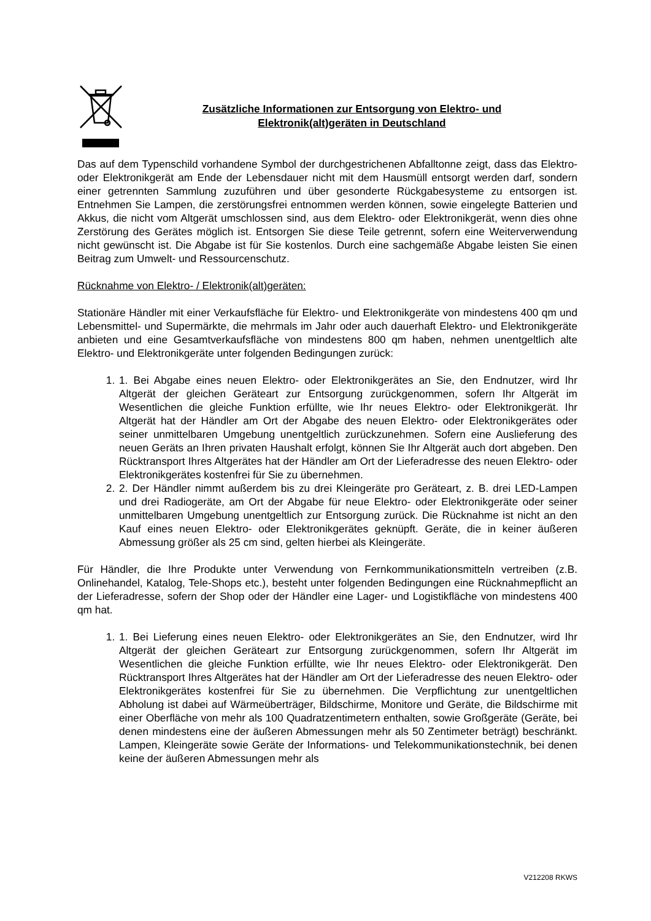Zusätzliche Informationen zur Entsorgung von Elektro- und
Elektronik(alt)geräten in Deutschland
Das auf dem Typenschild vorhandene Symbol der durchgestrichenen Abfalltonne zeigt, dass das Elektro- oder Elektronikgerät am Ende der Lebensdauer nicht mit dem Hausmüll entsorgt werden darf, sondern einer getrennten Sammlung zuzuführen und über gesonderte Rückgabesysteme zu entsorgen ist. Entnehmen Sie Lampen, die zerstörungsfrei entnommen werden können, sowie eingelegte Batterien und Akkus, die nicht vom Altgerät umschlossen sind, aus dem Elektro- oder Elektronikgerät, wenn dies ohne Zerstörung des Gerätes möglich ist. Entsorgen Sie diese Teile getrennt, sofern eine Weiterverwendung nicht gewünscht ist. Die Abgabe ist für Sie kostenlos. Durch eine sachgemäße Abgabe leisten Sie einen Beitrag zum Umwelt- und Ressourcenschutz.
Rücknahme von Elektro- / Elektronik(alt)geräten:
Stationäre Händler mit einer Verkaufsfläche für Elektro- und Elektronikgeräte von mindestens 400 qm und Lebensmittel- und Supermärkte, die mehrmals im Jahr oder auch dauerhaft Elektro- und Elektronikgeräte anbieten und eine Gesamtverkaufsfläche von mindestens 800 qm haben, nehmen unentgeltlich alte Elektro- und Elektronikgeräte unter folgenden Bedingungen zurück:
1. 1. Bei Abgabe eines neuen Elektro- oder Elektronikgerätes an Sie, den Endnutzer, wird Ihr Altgerät der gleichen Geräteart zur Entsorgung zurückgenommen, sofern Ihr Altgerät im Wesentlichen die gleiche Funktion erfüllte, wie Ihr neues Elektro- oder Elektronikgerät. Ihr Altgerät hat der Händler am Ort der Abgabe des neuen Elektro- oder Elektronikgerätes oder seiner unmittelbaren Umgebung unentgeltlich zurückzunehmen. Sofern eine Auslieferung des neuen Geräts an Ihren privaten Haushalt erfolgt, können Sie Ihr Altgerät auch dort abgeben. Den Rücktransport Ihres Altgerätes hat der Händler am Ort der Lieferadresse des neuen Elektro- oder Elektronikgerätes kostenfrei für Sie zu übernehmen.
2. 2. Der Händler nimmt außerdem bis zu drei Kleingeräte pro Geräteart, z. B. drei LED-Lampen und drei Radiogeräte, am Ort der Abgabe für neue Elektro- oder Elektronikgeräte oder seiner unmittelbaren Umgebung unentgeltlich zur Entsorgung zurück. Die Rücknahme ist nicht an den Kauf eines neuen Elektro- oder Elektronikgerätes geknüpft. Geräte, die in keiner äußeren Abmessung größer als 25 cm sind, gelten hierbei als Kleingeräte.
Für Händler, die Ihre Produkte unter Verwendung von Fernkommunikationsmitteln vertreiben (z.B. Onlinehandel, Katalog, Tele-Shops etc.), besteht unter folgenden Bedingungen eine Rücknahmepflicht an der Lieferadresse, sofern der Shop oder der Händler eine Lager- und Logistikfläche von mindestens 400 qm hat.
1. 1. Bei Lieferung eines neuen Elektro- oder Elektronikgerätes an Sie, den Endnutzer, wird Ihr Altgerät der gleichen Geräteart zur Entsorgung zurückgenommen, sofern Ihr Altgerät im Wesentlichen die gleiche Funktion erfüllte, wie Ihr neues Elektro- oder Elektronikgerät. Den Rücktransport Ihres Altgerätes hat der Händler am Ort der Lieferadresse des neuen Elektro- oder Elektronikgerätes kostenfrei für Sie zu übernehmen. Die Verpflichtung zur unentgeltlichen Abholung ist dabei auf Wärmeüberträger, Bildschirme, Monitore und Geräte, die Bildschirme mit einer Oberfläche von mehr als 100 Quadratzentimetern enthalten, sowie Großgeräte (Geräte, bei denen mindestens eine der äußeren Abmessungen mehr als 50 Zentimeter beträgt) beschränkt. Lampen, Kleingeräte sowie Geräte der Informations- und Telekommunikationstechnik, bei denen keine der äußeren Abmessungen mehr als
V212208 RKWS